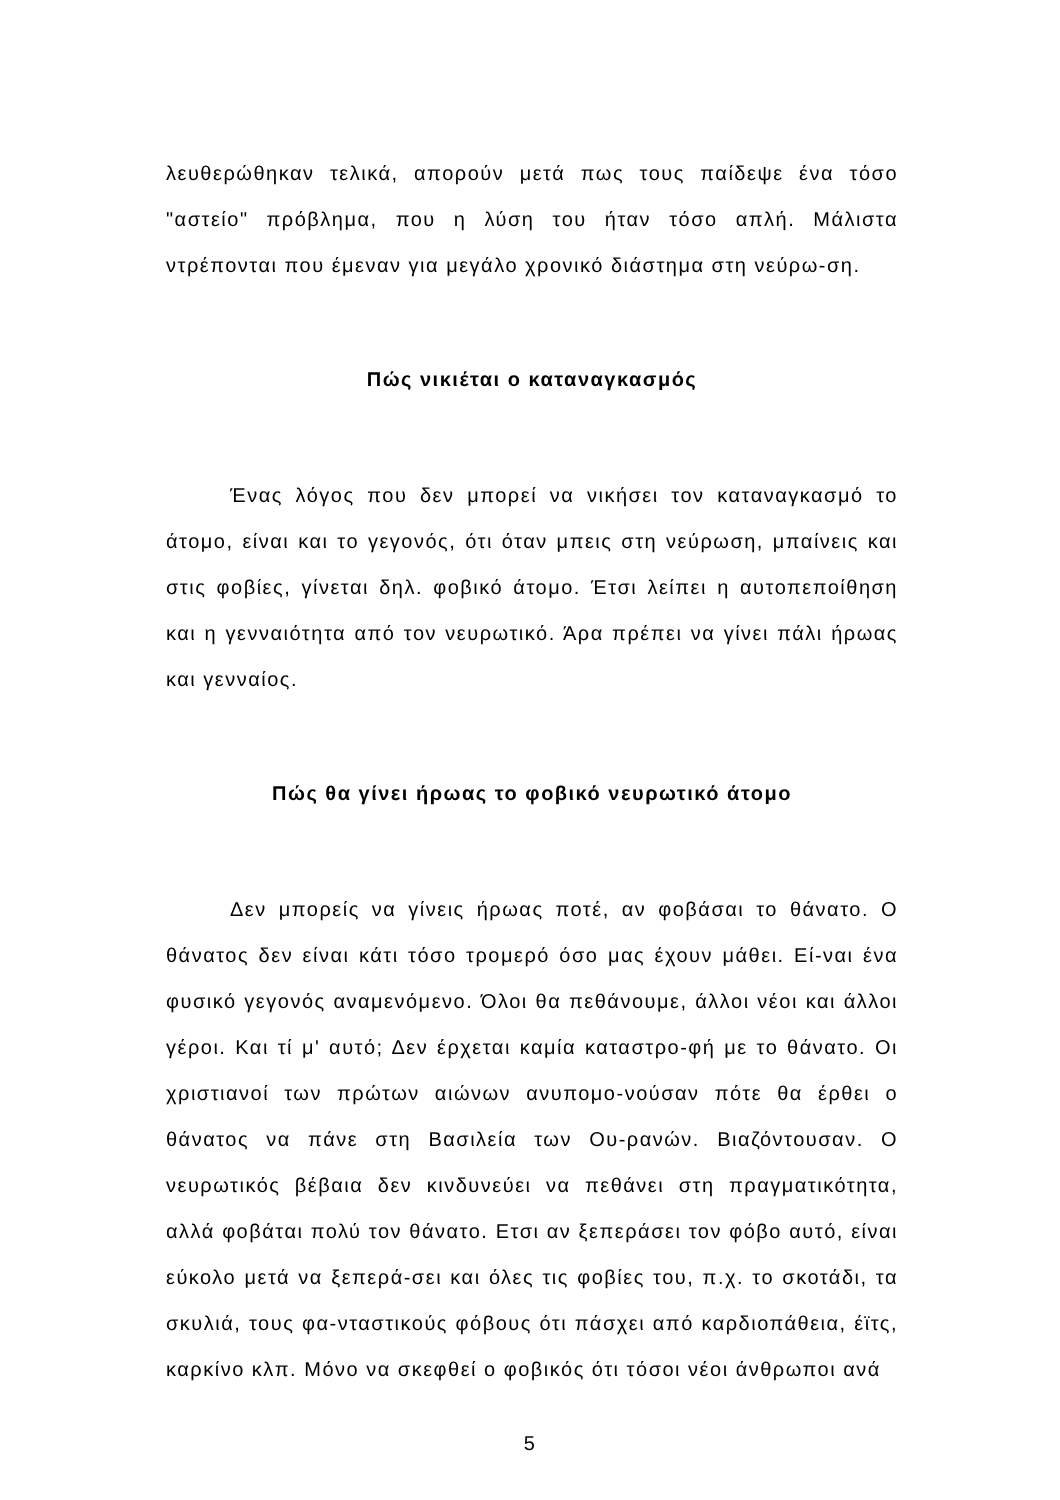λευθερώθηκαν τελικά, απορούν μετά πως τους παίδεψε ένα τόσο "αστείο" πρόβλημα, που η λύση του ήταν τόσο απλή. Μάλιστα ντρέπονται που έμεναν για μεγάλο χρονικό διάστημα στη νεύρω-ση.
Πώς νικιέται ο καταναγκασμός
Ένας λόγος που δεν μπορεί να νικήσει τον καταναγκασμό το άτομο, είναι και το γεγονός, ότι όταν μπεις στη νεύρωση, μπαίνεις και στις φοβίες, γίνεται δηλ. φοβικό άτομο. Έτσι λείπει η αυτοπεποίθηση και η γενναιότητα από τον νευρωτικό. Άρα πρέπει να γίνει πάλι ήρωας και γενναίος.
Πώς θα γίνει ήρωας το φοβικό νευρωτικό άτομο
Δεν μπορείς να γίνεις ήρωας ποτέ, αν φοβάσαι το θάνατο. Ο θάνατος δεν είναι κάτι τόσο τρομερό όσο μας έχουν μάθει. Εί-ναι ένα φυσικό γεγονός αναμενόμενο. Όλοι θα πεθάνουμε, άλλοι νέοι και άλλοι γέροι. Και τί μ' αυτό; Δεν έρχεται καμία καταστρο-φή με το θάνατο. Οι χριστιανοί των πρώτων αιώνων ανυπομο-νούσαν πότε θα έρθει ο θάνατος να πάνε στη Βασιλεία των Ου-ρανών. Βιαζόντουσαν. Ο νευρωτικός βέβαια δεν κινδυνεύει να πεθάνει στη πραγματικότητα, αλλά φοβάται πολύ τον θάνατο. Ετσι αν ξεπεράσει τον φόβο αυτό, είναι εύκολο μετά να ξεπερά-σει και όλες τις φοβίες του, π.χ. το σκοτάδι, τα σκυλιά, τους φα-νταστικούς φόβους ότι πάσχει από καρδιοπάθεια, έϊτς, καρκίνο κλπ. Μόνο να σκεφθεί ο φοβικός ότι τόσοι νέοι άνθρωποι ανά
5